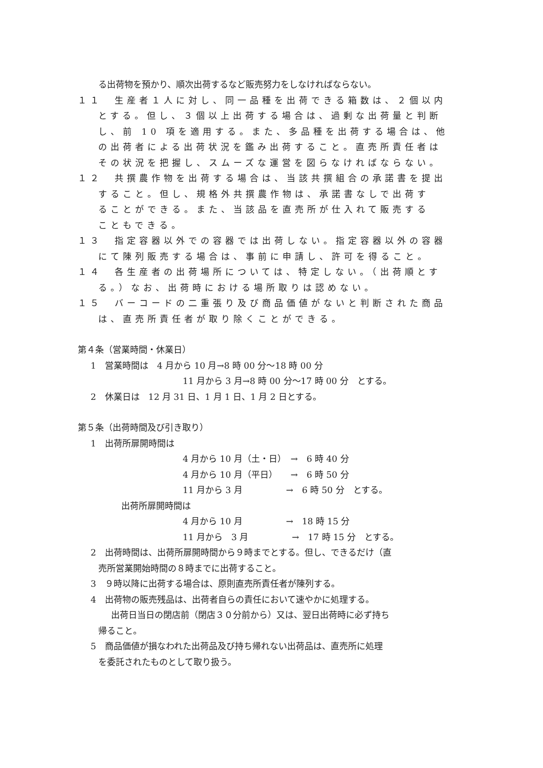る出荷物を預かり、順次出荷するなど販売努力をしなければならない。
１１　生産者１人に対し、同一品種を出荷できる箱数は、２個以内
とする。但し、３個以上出荷する場合は、過剰な出荷量と判断
し、前 10 項を適用する。また、多品種を出荷する場合は、他
の出荷者による出荷状況を鑑み出荷すること。直売所責任者は
その状況を把握し、スムーズな運営を図らなければならない。
１２　共撰農作物を出荷する場合は、当該共撰組合の承諾書を提出
すること。但し、規格外共撰農作物は、承諾書なしで出荷す
ることができる。また、当該品を直売所が仕入れて販売する
こともできる。
１３　指定容器以外での容器では出荷しない。指定容器以外の容器
にて陳列販売する場合は、事前に申請し、許可を得ること。
１４　各生産者の出荷場所については、特定しない。（出荷順とす
る。）なお、出荷時における場所取りは認めない。
１５　バーコードの二重張り及び商品価値がないと判断された商品
は、直売所責任者が取り除くことができる。
第４条（営業時間・休業日）
1　営業時間は　4 月から 10 月→8 時 00 分～18 時 00 分
11 月から 3 月→8 時 00 分～17 時 00 分　とする。
2　休業日は　12 月 31 日、1 月 1 日、1 月 2 日とする。
第５条（出荷時間及び引き取り）
1　出荷所扉開時間は
4 月から 10 月（土・日）　→　6 時 40 分
4 月から 10 月（平日）　　→　6 時 50 分
11 月から 3 月　　　　　→　6 時 50 分　とする。
出荷所扉開時間は
4 月から 10 月　　　　　→　18 時 15 分
11 月から　3 月　　　　　→　17 時 15 分　とする。
2　出荷時間は、出荷所扉開時間から９時までとする。但し、できるだけ（直
売所営業開始時間の８時までに出荷すること。
3　９時以降に出荷する場合は、原則直売所責任者が陳列する。
4　出荷物の販売残品は、出荷者自らの責任において速やかに処理する。
出荷日当日の閉店前（閉店３０分前から）又は、翌日出荷時に必ず持ち
帰ること。
5　商品価値が損なわれた出荷品及び持ち帰れない出荷品は、直売所に処理
を委託されたものとして取り扱う。